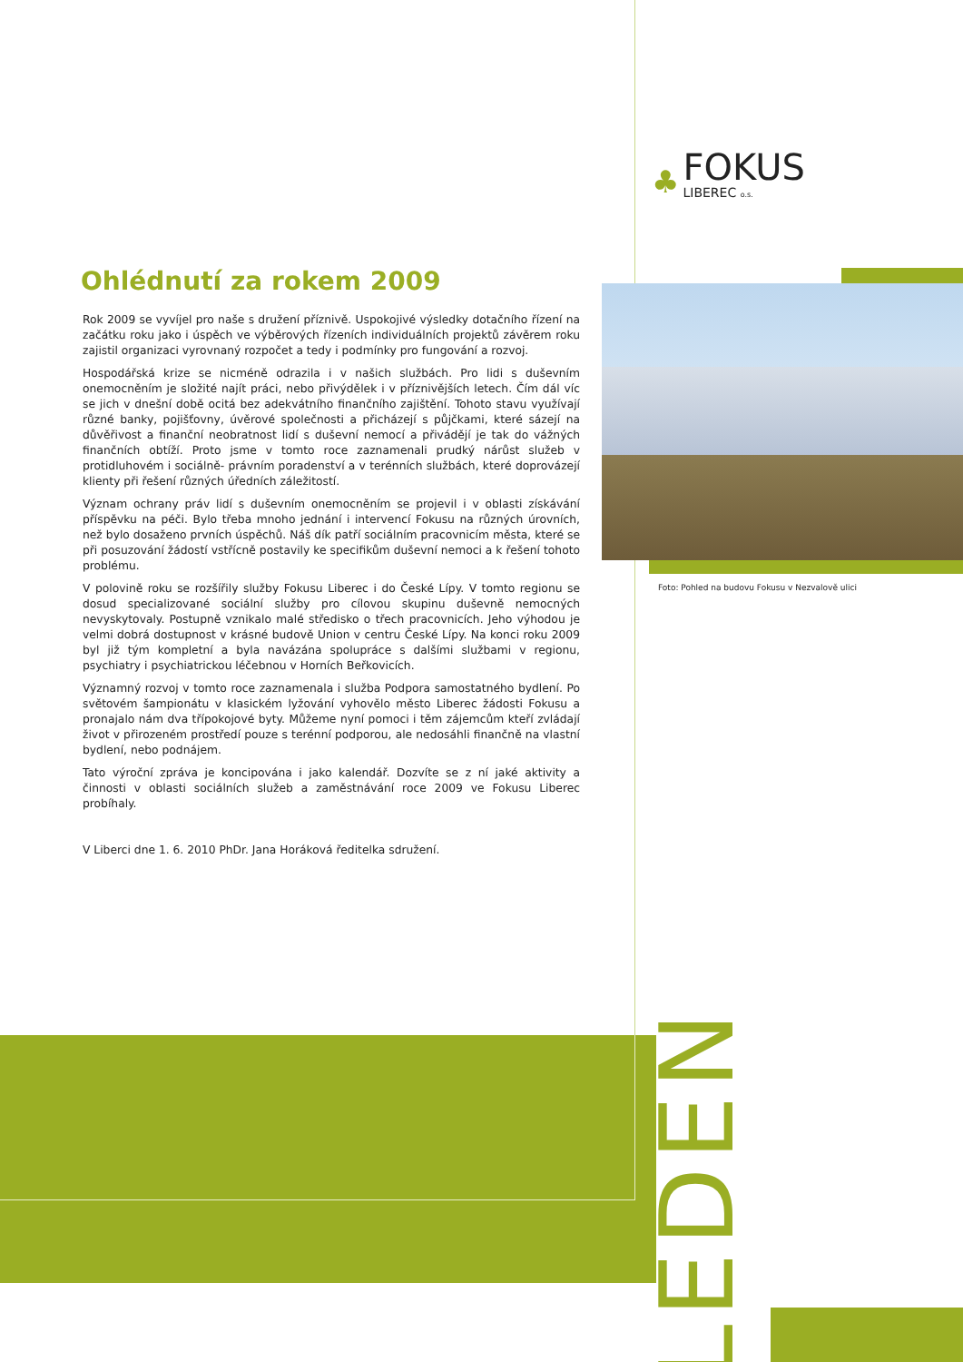Ohlédnutí za rokem 2009
Rok 2009 se vyvíjel pro naše s družení příznivě. Uspokojivé výsledky dotačního řízení na začátku roku jako i úspěch ve výběrových řízeních individuálních projektů závěrem roku zajistil organizaci vyrovnaný rozpočet a tedy i podmínky pro fungování a rozvoj.
Hospodářská krize se nicméně odrazila i v našich službách. Pro lidi s duševním onemocněním je složité najít práci, nebo přivýdělek i v příznivějších letech. Čím dál víc se jich v dnešní době ocitá bez adekvátního finančního zajištění. Tohoto stavu využívají různé banky, pojišťovny, úvěrové společnosti a přicházejí s půjčkami, které sázejí na důvěřivost a finanční neobratnost lidí s duševní nemocí a přivádějí je tak do vážných finančních obtíží. Proto jsme v tomto roce zaznamenali prudký nárůst služeb v protidluhovém i sociálně- právním poradenství a v terénních službách, které doprovázejí klienty při řešení různých úředních záležitostí.
Význam ochrany práv lidí s duševním onemocněním se projevil i v oblasti získávání příspěvku na péči. Bylo třeba mnoho jednání i intervencí Fokusu na různých úrovních, než bylo dosaženo prvních úspěchů. Náš dík patří sociálním pracovnicím města, které se při posuzování žádostí vstřícně postavily ke specifikům duševní nemoci a k řešení tohoto problému.
V polovině roku se rozšířily služby Fokusu Liberec i do České Lípy. V tomto regionu se dosud specializované sociální služby pro cílovou skupinu duševně nemocných nevyskytovaly. Postupně vznikalo malé středisko o třech pracovnicích. Jeho výhodou je velmi dobrá dostupnost v krásné budově Union v centru České Lípy. Na konci roku 2009 byl již tým kompletní a byla navázána spolupráce s dalšími službami v regionu, psychiatry i psychiatrickou léčebnou v Horních Beřkovicích.
Významný rozvoj v tomto roce zaznamenala i služba Podpora samostatného bydlení. Po světovém šampionátu v klasickém lyžování vyhovělo město Liberec žádosti Fokusu a pronajalo nám dva třípokojové byty. Můžeme nyní pomoci i těm zájemcům kteří zvládají život v přirozeném prostředí pouze s terénní podporou, ale nedosáhli finančně na vlastní bydlení, nebo podnájem.
Tato výroční zpráva je koncipována i jako kalendář. Dozvíte se z ní jaké aktivity a činnosti v oblasti sociálních služeb a zaměstnávání roce 2009 ve Fokusu Liberec probíhaly.
V Liberci dne 1. 6. 2010 PhDr. Jana Horáková ředitelka sdružení.
♣
FOKUS
LIBEREC o.s.
Foto: Pohled na budovu Fokusu v Nezvalově ulici
LEDEN